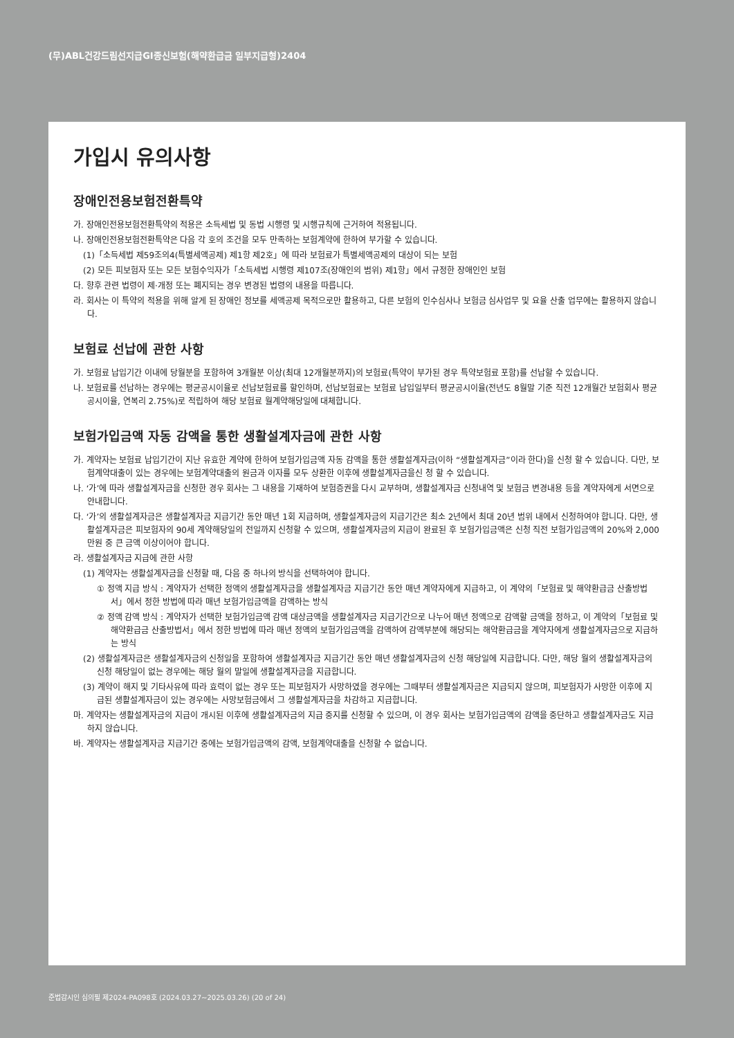(무)ABL건강드림선지급GI종신보험(해약환급금 일부지급형)2404
가입시 유의사항
장애인전용보험전환특약
가. 장애인전용보험전환특약의 적용은 소득세법 및 동법 시행령 및 시행규칙에 근거하여 적용됩니다.
나. 장애인전용보험전환특약은 다음 각 호의 조건을 모두 만족하는 보험계약에 한하여 부가할 수 있습니다.
(1)「소득세법 제59조의4(특별세액공제) 제1항 제2호」에 따라 보험료가 특별세액공제의 대상이 되는 보험
(2) 모든 피보험자 또는 모든 보험수익자가「소득세법 시행령 제107조(장애인의 범위) 제1항」에서 규정한 장애인인 보험
다. 향후 관련 법령이 제·개정 또는 폐지되는 경우 변경된 법령의 내용을 따릅니다.
라. 회사는 이 특약의 적용을 위해 알게 된 장애인 정보를 세액공제 목적으로만 활용하고, 다른 보험의 인수심사나 보험금 심사업무 및 요율 산출 업무에는 활용하지 않습니다.
보험료 선납에 관한 사항
가. 보험료 납입기간 이내에 당월분을 포함하여 3개월분 이상(최대 12개월분까지)의 보험료(특약이 부가된 경우 특약보험료 포함)를 선납할 수 있습니다.
나. 보험료를 선납하는 경우에는 평균공시이율로 선납보험료를 할인하며, 선납보험료는 보험료 납입일부터 평균공시이율(전년도 8월말 기준 직전 12개월간 보험회사 평균공시이율, 연복리 2.75%)로 적립하여 해당 보험료 월계약해당일에 대체합니다.
보험가입금액 자동 감액을 통한 생활설계자금에 관한 사항
가. 계약자는 보험료 납입기간이 지난 유효한 계약에 한하여 보험가입금액 자동 감액을 통한 생활설계자금(이하 “생활설계자금”이라 한다)을 신청 할 수 있습니다. 다만, 보험계약대출이 있는 경우에는 보험계약대출의 원금과 이자를 모두 상환한 이후에 생활설계자금을신 청 할 수 있습니다.
나. ‘가’에 따라 생활설계자금을 신청한 경우 회사는 그 내용을 기재하여 보험증권을 다시 교부하며, 생활설계자금 신청내역 및 보험금 변경내용 등을 계약자에게 서면으로 안내합니다.
다. ‘가’의 생활설계자금은 생활설계자금 지급기간 동안 매년 1회 지급하며, 생활설계자금의 지급기간은 최소 2년에서 최대 20년 범위 내에서 신청하여야 합니다. 다만, 생활설계자금은 피보험자의 90세 계약해당일의 전일까지 신청할 수 있으며, 생활설계자금의 지급이 완료된 후 보험가입금액은 신청 직전 보험가입금액의 20%와 2,000만원 중 큰 금액 이상이어야 합니다.
라. 생활설계자금 지급에 관한 사항
(1) 계약자는 생활설계자금을 신청할 때, 다음 중 하나의 방식을 선택하여야 합니다.
① 정액 지급 방식 : 계약자가 선택한 정액의 생활설계자금을 생활설계자금 지급기간 동안 매년 계약자에게 지급하고, 이 계약의「보험료 및 해약환급금 산출방법서」에서 정한 방법에 따라 매년 보험가입금액을 감액하는 방식
② 정액 감액 방식 : 계약자가 선택한 보험가입금액 감액 대상금액을 생활설계자금 지급기간으로 나누어 매년 정액으로 감액할 금액을 정하고, 이 계약의「보험료 및 해약환급금 산출방법서」에서 정한 방법에 따라 매년 정액의 보험가입금액을 감액하여 감액부분에 해당되는 해약환급금을 계약자에게 생활설계자금으로 지급하는 방식
(2) 생활설계자금은 생활설계자금의 신청일을 포함하여 생활설계자금 지급기간 동안 매년 생활설계자금의 신청 해당일에 지급합니다. 다만, 해당 월의 생활설계자금의 신청 해당일이 없는 경우에는 해당 월의 말일에 생활설계자금을 지급합니다.
(3) 계약이 해지 및 기타사유에 따라 효력이 없는 경우 또는 피보험자가 사망하였을 경우에는 그때부터 생활설계자금은 지급되지 않으며, 피보험자가 사망한 이후에 지급된 생활설계자금이 있는 경우에는 사망보험금에서 그 생활설계자금을 차감하고 지급합니다.
마. 계약자는 생활설계자금의 지급이 개시된 이후에 생활설계자금의 지급 중지를 신청할 수 있으며, 이 경우 회사는 보험가입금액의 감액을 중단하고 생활설계자금도 지급하지 않습니다.
바. 계약자는 생활설계자금 지급기간 중에는 보험가입금액의 감액, 보험계약대출을 신청할 수 없습니다.
준법감시인 심의필 제2024-PA098호 (2024.03.27~2025.03.26) (20 of 24)